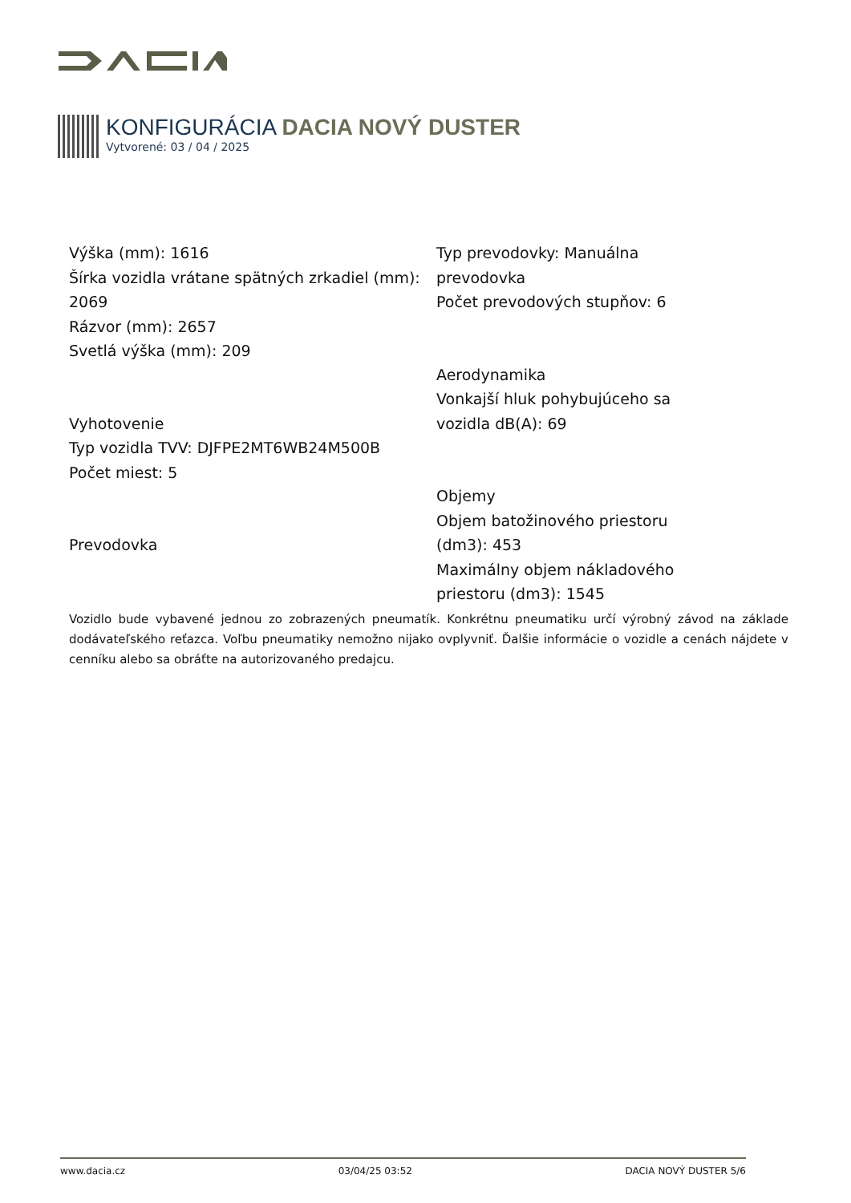KONFIGURÁCIA DACIA NOVÝ DUSTER
Vytvorené: 03 / 04 / 2025
Výška (mm): 1616
Šírka vozidla vrátane spätných zrkadiel (mm): 2069
Rázvor (mm): 2657
Svetlá výška (mm): 209
Vyhotovenie
Typ vozidla TVV: DJFPE2MT6WB24M500B
Počet miest: 5
Prevodovka
Typ prevodovky: Manuálna prevodovka
Počet prevodových stupňov: 6
Aerodynamika
Vonkajší hluk pohybujúceho sa vozidla dB(A): 69
Objemy
Objem batožinového priestoru (dm3): 453
Maximálny objem nákladového priestoru (dm3): 1545
Vozidlo bude vybavené jednou zo zobrazených pneumatík. Konkrétnu pneumatiku určí výrobný závod na základe dodávateľského reťazca. Voľbu pneumatiky nemožno nijako ovplyvniť. Ďalšie informácie o vozidle a cenách nájdete v cenníku alebo sa obráťte na autorizovaného predajcu.
www.dacia.cz 03/04/25 03:52 DACIA NOVÝ DUSTER 5/6